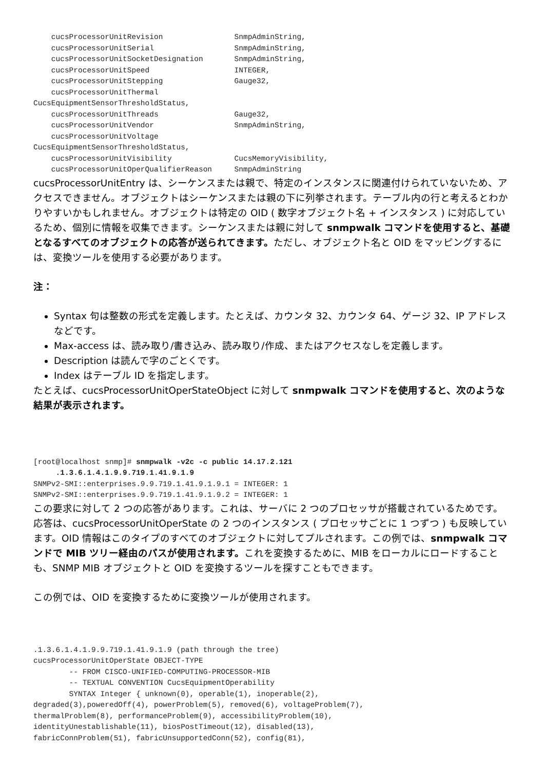cucsProcessorUnitRevision                SnmpAdminString,
    cucsProcessorUnitSerial                  SnmpAdminString,
    cucsProcessorUnitSocketDesignation       SnmpAdminString,
    cucsProcessorUnitSpeed                   INTEGER,
    cucsProcessorUnitStepping                Gauge32,
    cucsProcessorUnitThermal
CucsEquipmentSensorThresholdStatus,
    cucsProcessorUnitThreads                 Gauge32,
    cucsProcessorUnitVendor                  SnmpAdminString,
    cucsProcessorUnitVoltage
CucsEquipmentSensorThresholdStatus,
    cucsProcessorUnitVisibility              CucsMemoryVisibility,
    cucsProcessorUnitOperQualifierReason     SnmpAdminString
cucsProcessorUnitEntry は、シーケンスまたは親で、特定のインスタンスに関連付けられていないため、アクセスできません。オブジェクトはシーケンスまたは親の下に列挙されます。テーブル内の行と考えるとわかりやすいかもしれません。オブジェクトは特定の OID ( 数字オブジェクト名 + インスタンス ) に対応しているため、個別に情報を収集できます。シーケンスまたは親に対して snmpwalk コマンドを使用すると、基礎となるすべてのオブジェクトの応答が送られてきます。ただし、オブジェクト名と OID をマッピングするには、変換ツールを使用する必要があります。
注：
Syntax 句は整数の形式を定義します。たとえば、カウンタ 32、カウンタ 64、ゲージ 32、IP アドレスなどです。
Max-access は、読み取り/書き込み、読み取り/作成、またはアクセスなしを定義します。
Description は読んで字のごとくです。
Index はテーブル ID を指定します。
たとえば、cucsProcessorUnitOperStateObject に対して snmpwalk コマンドを使用すると、次のような結果が表示されます。
[root@localhost snmp]# snmpwalk -v2c -c public 14.17.2.121
     .1.3.6.1.4.1.9.9.719.1.41.9.1.9
SNMPv2-SMI::enterprises.9.9.719.1.41.9.1.9.1 = INTEGER: 1
SNMPv2-SMI::enterprises.9.9.719.1.41.9.1.9.2 = INTEGER: 1
この要求に対して 2 つの応答があります。これは、サーバに 2 つのプロセッサが搭載されているためです。応答は、cucsProcessorUnitOperState の 2 つのインスタンス ( プロセッサごとに 1 つずつ ) も反映しています。OID 情報はこのタイプのすべてのオブジェクトに対してプルされます。この例では、snmpwalk コマンドで MIB ツリー経由のパスが使用されます。これを変換するために、MIB をローカルにロードすることも、SNMP MIB オブジェクトと OID を変換するツールを探すこともできます。
この例では、OID を変換するために変換ツールが使用されます。
.1.3.6.1.4.1.9.9.719.1.41.9.1.9 (path through the tree)
cucsProcessorUnitOperState OBJECT-TYPE
        -- FROM CISCO-UNIFIED-COMPUTING-PROCESSOR-MIB
        -- TEXTUAL CONVENTION CucsEquipmentOperability
        SYNTAX Integer { unknown(0), operable(1), inoperable(2),
degraded(3),poweredOff(4), powerProblem(5), removed(6), voltageProblem(7),
thermalProblem(8), performanceProblem(9), accessibilityProblem(10),
identityUnestablishable(11), biosPostTimeout(12), disabled(13),
fabricConnProblem(51), fabricUnsupportedConn(52), config(81),